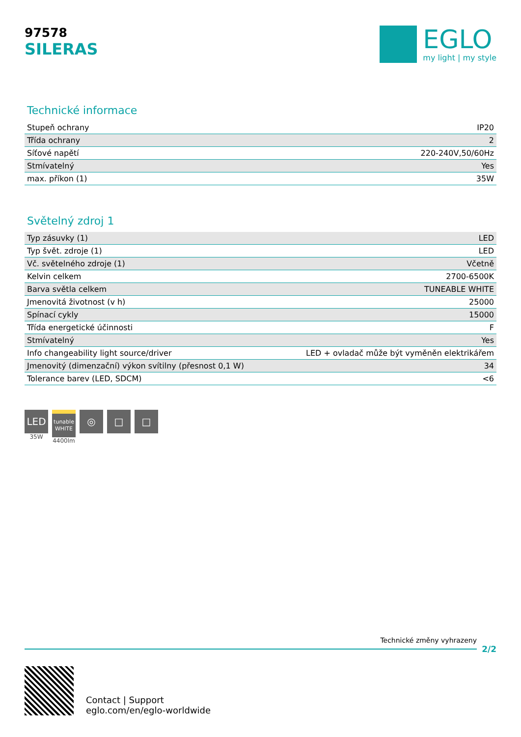97578
SILERAS
EGLO
my light | my style
Technické informace
| Stupeň ochrany | IP20 |
| Třída ochrany | 2 |
| Síťové napětí | 220-240V,50/60Hz |
| Stmívatelný | Yes |
| max. příkon (1) | 35W |
Světelný zdroj 1
| Typ zásuvky (1) | LED |
| Typ švět. zdroje (1) | LED |
| Vč. světelného zdroje (1) | Včetně |
| Kelvin celkem | 2700-6500K |
| Barva světla celkem | TUNEABLE WHITE |
| Jmenovitá životnost (v h) | 25000 |
| Spínací cykly | 15000 |
| Třída energetické účinnosti | F |
| Stmívatelný | Yes |
| Info changeability light source/driver | LED + ovladač může být vyměněn elektrikářem |
| Jmenovitý (dimenzační) výkon svítilny (přesnost 0,1 W) | 34 |
| Tolerance barev (LED, SDCM) | <6 |
LED
35W
tunable WHITE
4400lm
◎ □ □
Technické změny vyhrazeny
2/2
Contact | Support
eglo.com/en/eglo-worldwide